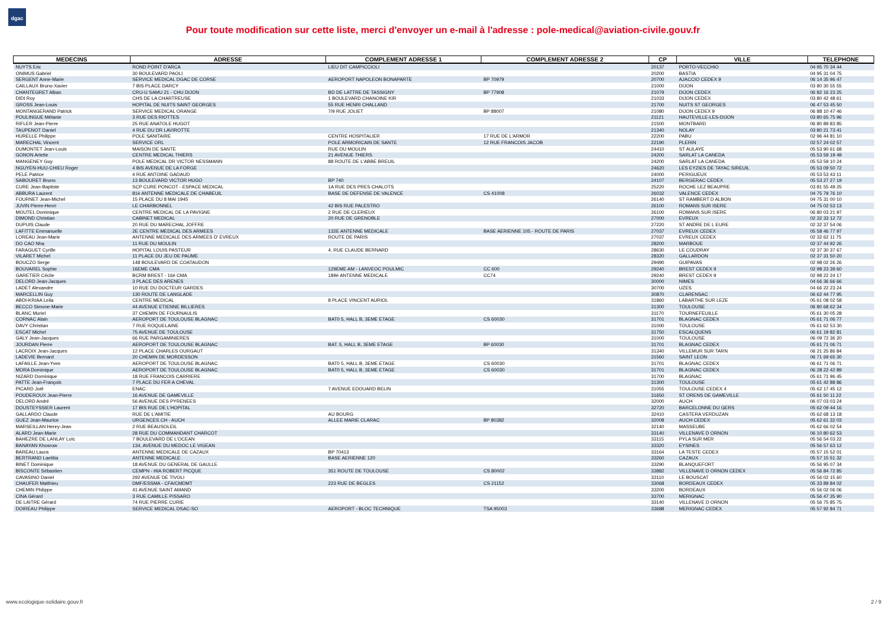dgac
Pour toute modification sur cette liste, merci d'envoyer un e-mail à l'adresse : pole-medical@aviation-civile.gouv.fr
| MEDECINS | ADRESSE | COMPLEMENT ADRESSE 1 | COMPLEMENT ADRESSE 2 | CP | VILLE | TELEPHONE |
| --- | --- | --- | --- | --- | --- | --- |
| NUYTS Eric | ROND POINT D'ARCA | LIEU DIT CAMPICCIOLI | | 20137 | PORTO-VECCHIO | 04 95 70 34 44 |
| ONIMUS Gabriel | 30 BOULEVARD PAOLI | | | 20200 | BASTIA | 04 95 31 04 75 |
| SERGENT Anne-Marie | SERVICE MEDICAL DGAC DE CORSE | AEROPORT NAPOLEON BONAPARTE | BP 70979 | 20700 | AJACCIO CEDEX 9 | 06 14 35 96 47 |
| CAILLAUX Bruno-Xavier | 7 BIS PLACE DARCY | | | 21000 | DIJON | 03 80 30 55 55 |
| CHANTEGRET Alban | CRU-U SAMU 21 - CHU DIJON | BD DE LATTRE DE TASSIGNY | BP 77908 | 21079 | DIJON CEDEX | 06 82 16 23 25 |
| DIDI Roy | CHS DE LA CHARTREUSE | 1 BOULEVARD CHANOINE KIR | | 21033 | DIJON CEDEX | 03 80 42 48 61 |
| GROSS Jean-Louis | HOPITAL DE NUITS SAINT GEORGES | 55 RUE HENRI CHALLAND | | 21700 | NUITS ST GEORGES | 06 47 53 45 50 |
| MONTANGERAND Patrick | SERVICE MEDICAL ORANGE | 7/9 RUE JOLIET | BP 88007 | 21080 | DIJON CEDEX 9 | 06 88 10 47 46 |
| POULINGUE Mélanie | 3 RUE DES RIOTTES | | | 21121 | HAUTEVILLE-LES-DIJON | 03 80 65 75 96 |
| RIFLER Jean-Pierre | 25 RUE ANATOLE HUGOT | | | 21500 | MONTBARD | 06 80 89 83 85 |
| TAUPENOT Daniel | 4 RUE DU DR LAVIROTTE | | | 21340 | NOLAY | 03 80 21 73 41 |
| HURELLE Philippe | POLE SANITAIRE | CENTRE HOSPITALIER | 17 RUE DE L'ARMOR | 22200 | PABU | 02 96 44 81 10 |
| MARECHAL Vincent | SERVICE ORL | POLE ARMORICAIN DE SANTE | 12 RUE FRANCOIS JACOB | 22190 | PLERIN | 02 57 24 02 57 |
| DUMONTET Jean-Louis | MAISON DE SANTE | RUE DU MOULIN | | 24410 | ST AULAYE | 05 53 90 61 68 |
| GONON Arlette | CENTRE MEDICAL THIERS | 21 AVENUE THIERS | | 24200 | SARLAT LA CANEDA | 05 53 59 19 49 |
| MANGENEY Guy | POLE MEDICAL DR VICTOR NESSMANN | 88 ROUTE DE L'ABBE BREUIL | | 24200 | SARLAT LA CANEDA | 05 53 59 10 24 |
| NGUYEN-HUU-CHIEU Roger | 4 BIS AVENUE DE LA FORGE | | | 24620 | LES EYZIES DE TAYAC SIREUIL | 05 53 09 50 72 |
| PELE Patrice | 4 RUE ANTOINE GADAUD | | | 24000 | PERIGUEUX | 05 53 53 43 11 |
| SABOURET Bruno | 13 BOULEVARD VICTOR HUGO | BP 740 | | 24107 | BERGERAC CEDEX | 05 53 27 27 19 |
| CURE Jean-Baptiste | SCP CURE PONCOT - ESPACE MEDICAL | 1A RUE DES PRES CHALOTS | | 25220 | ROCHE LEZ BEAUPRE | 03 81 55 49 25 |
| ABBURA Laurent | 81è ANTENNE MEDICALE DE CHABEUIL | BASE DE DEFENSE DE VALENCE | CS 41008 | 26032 | VALENCE CEDEX | 04 75 79 76 10 |
| FOURNET Jean-Michel | 15 PLACE DU 8 MAI 1945 | | | 26140 | ST RAMBERT D ALBON | 04 75 31 00 10 |
| JUVIN Pierre-Henri | LE CHARBONNEL | 42 BIS RUE PALESTRO | | 26100 | ROMANS SUR ISERE | 04 75 02 53 13 |
| MOUTEL Dominique | CENTRE MEDICAL DE LA PAVIGNE | 2 RUE DE CLERIEUX | | 26100 | ROMANS SUR ISERE | 06 80 03 21 97 |
| DIMOND Christian | CABINET MEDICAL | 20 RUE DE GRENOBLE | | 27000 | EVREUX | 02 32 33 12 72 |
| DUPUIS Claude | 20 RUE DU MARECHAL JOFFRE | | | 27220 | ST ANDRE DE L EURE | 02 32 37 54 06 |
| LAFITTE Emmanuelle | 2E CENTRE MEDICAL DES ARMEES | 132E ANTENNE MEDICALE | BASE AERIENNE 105 - ROUTE DE PARIS | 27037 | EVREUX CEDEX | 05 58 46 77 97 |
| LOREAU Jean-Marie | ANTENNE MEDICALE DES ARMEES D' EVREUX | ROUTE DE PARIS | | 27037 | EVREUX CEDEX | 02 32 62 11 75 |
| DO CAO Nha | 11 RUE DU MOULIN | | | 28200 | MARBOUE | 02 37 44 92 26 |
| FARAGUET Cyrille | HOPITAL LOUIS PASTEUR | 4, RUE CLAUDE BERNARD | | 28630 | LE COUDRAY | 02 37 30 37 67 |
| VILARET Michel | 11 PLACE DU JEU DE PAUME | | | 28320 | GALLARDON | 02 37 31 50 20 |
| BOUCZO Serge | 148 BOULEVARD DE COATAUDON | | | 29490 | GUIPAVAS | 02 98 02 26 26 |
| BOUVAREL Sophie | 16EME CMA | 129EME AM - LANVEOC POULMIC | CC 600 | 29240 | BREST CEDEX 9 | 02 98 23 39 60 |
| GARETIER Cécile | BCRM BREST - 16è CMA | 189è ANTENNE MEDICALE | CC74 | 29240 | BREST CEDEX 9 | 02 98 22 24 17 |
| DELORD Jean-Jacques | 3 PLACE DES ARENES | | | 30000 | NIMES | 04 66 36 66 66 |
| LADET Alexandre | 10 RUE DU DOCTEUR GARDES | | | 30700 | UZES | 04 66 22 23 24 |
| MARCELLIN Guy | 130 ROUTE DE LANGLADE | | | 30870 | CLARENSAC | 06 62 44 77 95 |
| ABDI-KRIAA Leila | CENTRE MEDICAL | 8 PLACE VINCENT AURIOL | | 31860 | LABARTHE SUR LEZE | 05 61 08 02 58 |
| BECCO Simone-Marie | 44 AVENUE ETIENNE BILLIERES | | | 31300 | TOULOUSE | 06 80 68 62 34 |
| BLANC Muriel | 37 CHEMIN DE FOURNAULIS | | | 31170 | TOURNEFEUILLE | 05 61 30 05 28 |
| CORNAC Alain | AEROPORT DE TOULOUSE BLAGNAC | BAT0 5, HALL B, 3EME ETAGE | CS 60030 | 31701 | BLAGNAC CEDEX | 05 61 71 06 77 |
| DAVY Christian | 7 RUE ROQUELAINE | | | 31000 | TOULOUSE | 05 61 62 53 30 |
| ESCAT Michel | 75 AVENUE DE TOULOUSE | | | 31750 | ESCALQUENS | 06 61 19 82 81 |
| GALY Jean-Jacques | 66 RUE PARGAMINIERES | | | 31000 | TOULOUSE | 06 09 72 36 20 |
| JOURDAN Pierre | AEROPORT DE TOULOUSE BLAGNAC | BAT. 5, HALL B, 3EME ETAGE | BP 60030 | 31701 | BLAGNAC CEDEX | 05 61 71 06 71 |
| LACROIX Jean-Jacques | 12 PLACE CHARLES OURGAUT | | | 31340 | VILLEMUR SUR TARN | 06 21 25 86 84 |
| LADEVIE Bernard | 20 CHEMIN DE MORDESSON | | | 31560 | SAINT LEON | 06 71 69 65 30 |
| LAFAILLE Jean-Yves | AEROPORT DE TOULOUSE BLAGNAC | BAT0 5, HALL B, 3EME ETAGE | CS 60030 | 31701 | BLAGNAC CEDEX | 06 61 71 06 71 |
| MORA Dominique | AEROPORT DE TOULOUSE BLAGNAC | BAT0 5, HALL B, 3EME ETAGE | CS 60030 | 31701 | BLAGNAC CEDEX | 06 28 22 42 89 |
| NIZARD Dominique | 18 RUE FRANCOIS CARRIERE | | | 31700 | BLAGNAC | 05 61 71 96 45 |
| PATTE Jean-François | 7 PLACE DU FER A CHEVAL | | | 31300 | TOULOUSE | 05 61 42 88 86 |
| PICARD Joël | ENAC | 7 AVENUE EDOUARD BELIN | | 31055 | TOULOUSE CEDEX 4 | 05 62 17 45 12 |
| POUDEROUX Jean-Pierre | 16 AVENUE DE GAMEVILLE | | | 31650 | ST ORENS DE GAMEVILLE | 05 61 50 11 22 |
| DELORD André | 56 AVENUE DES PYRENEES | | | 32000 | AUCH | 06 07 03 03 24 |
| DOUSTEYSSIER Laurent | 17 BIS RUE DE L'HOPITAL | | | 32720 | BARCELONNE DU GERS | 05 62 09 44 16 |
| GALLARDO Claude | RUE DE L'AMITIE | AU BOURG | | 32410 | CASTERA VERDUZAN | 05 62 68 13 18 |
| GUEZ Jean-Maurice | URGENCES CH - AUCH | ALLEE MARIE CLARAC | BP 80382 | 32008 | AUCH CEDEX | 05 62 61 32 03 |
| MARSEILLAN Henry-Jean | 2 RUE BEAUSOLEIL | | | 32140 | MASSEUBE | 05 62 66 02 54 |
| ALARD Jean-Marie | 28 RUE DU COMMANDANT CHARCOT | | | 33140 | VILLENAVE D ORNON | 06 10 80 62 53 |
| BAHEZRE DE LANLAY Loïc | 7 BOULEVARD DE L'OCEAN | | | 33115 | PYLA SUR MER | 05 56 54 03 22 |
| BANAYAN Khosrow | 134, AVENUE DU MEDOC LE VIGEAN | | | 33320 | EYSINES | 05 56 57 63 12 |
| BAREAU Laura | ANTENNE MEDICALE DE CAZAUX | BP 70413 | | 33164 | LA TESTE CEDEX | 05 57 15 52 01 |
| BERTRAND Laetitia | ANTENNE MEDICALE | BASE AERIENNE 120 | | 33260 | CAZAUX | 05 57 15 51 32 |
| BINET Dominique | 18 AVENUE DU GENERAL DE GAULLE | | | 33290 | BLANQUEFORT | 05 56 95 07 34 |
| BISCONTE Sébastien | CEMPN - HIA ROBERT PICQUE | 351 ROUTE DE TOULOUSE | CS 80002 | 33882 | VILLENAVE D ORNON CEDEX | 05 56 84 72 85 |
| CAVASINO Daniel | 292 AVENUE DE TIVOLI | | | 33110 | LE BOUSCAT | 05 56 02 15 60 |
| CHAUFER Matthieu | DMF/ESSMA - CFA/CMDMT | 223 RUE DE BEGLES | CS 21152 | 33068 | BORDEAUX CEDEX | 05 33 89 84 02 |
| CHEMIN Philippe | 41 AVENUE SAINT AMAND | | | 33200 | BORDEAUX | 05 56 02 06 06 |
| CINA Gérard | 3 RUE CAMILLE PISSARO | | | 33700 | MERIGNAC | 05 56 47 35 90 |
| DE LAITRE Gérard | 74 RUE PIERRE CURIE | | | 33140 | VILLENAVE D ORNON | 05 56 75 85 75 |
| DOIREAU Philippe | SERVICE MEDICAL DSAC-SO | AEROPORT - BLOC TECHNIQUE | TSA 95003 | 33688 | MERIGNAC CEDEX | 05 57 92 84 71 |
www.ecologique-solidaire.gouv.fr
2 / 9